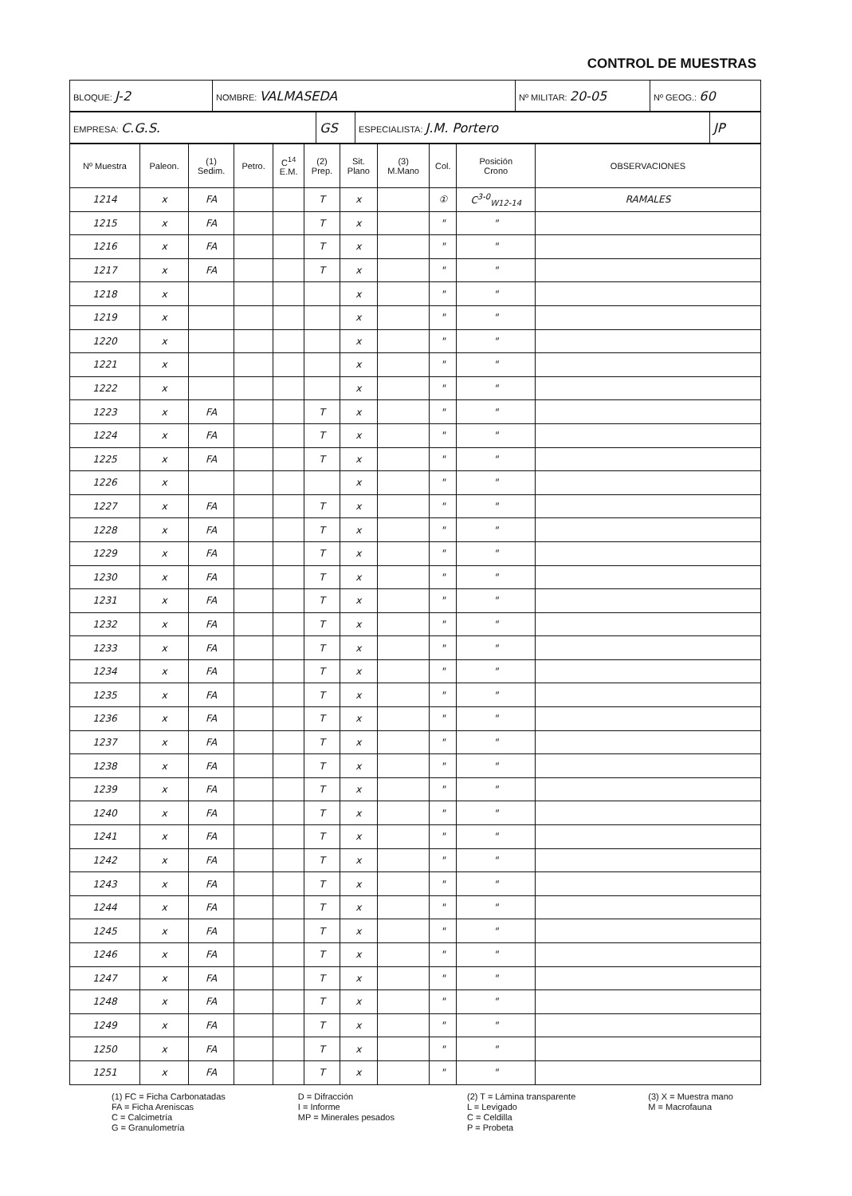CONTROL DE MUESTRAS
| BLOQUE: J-2 | NOMBRE: VALMASEDA | Nº MILITAR: 20-05 | Nº GEOG.: 60 |
| EMPRESA: C.G.S. | GS | ESPECIALISTA: J.M. Portero | JP |
| Nº Muestra | Paleon. | (1) Sedim. | Petro. | C<sup>14</sup> E.M. | (2) Prep. | Sit. Plano | (3) M.Mano | Col. | Posición Crono | OBSERVACIONES |
| --- | --- | --- | --- | --- | --- | --- | --- | --- | --- | --- |
| 1214 | x | FA | | | T | x | | ① | C<sup>3-0</sup><sub>W12-14</sub> | RAMALES |
| 1215 | x | FA | | | T | x | | " | " | |
| 1216 | x | FA | | | T | x | | " | " | |
| 1217 | x | FA | | | T | x | | " | " | |
| 1218 | x | | | | | x | | " | " | |
| 1219 | x | | | | | x | | " | " | |
| 1220 | x | | | | | x | | " | " | |
| 1221 | x | | | | | x | | " | " | |
| 1222 | x | | | | | x | | " | " | |
| 1223 | x | FA | | | T | x | | " | " | |
| 1224 | x | FA | | | T | x | | " | " | |
| 1225 | x | FA | | | T | x | | " | " | |
| 1226 | x | | | | | x | | " | " | |
| 1227 | x | FA | | | T | x | | " | " | |
| 1228 | x | FA | | | T | x | | " | " | |
| 1229 | x | FA | | | T | x | | " | " | |
| 1230 | x | FA | | | T | x | | " | " | |
| 1231 | x | FA | | | T | x | | " | " | |
| 1232 | x | FA | | | T | x | | " | " | |
| 1233 | x | FA | | | T | x | | " | " | |
| 1234 | x | FA | | | T | x | | " | " | |
| 1235 | x | FA | | | T | x | | " | " | |
| 1236 | x | FA | | | T | x | | " | " | |
| 1237 | x | FA | | | T | x | | " | " | |
| 1238 | x | FA | | | T | x | | " | " | |
| 1239 | x | FA | | | T | x | | " | " | |
| 1240 | x | FA | | | T | x | | " | " | |
| 1241 | x | FA | | | T | x | | " | " | |
| 1242 | x | FA | | | T | x | | " | " | |
| 1243 | x | FA | | | T | x | | " | " | |
| 1244 | x | FA | | | T | x | | " | " | |
| 1245 | x | FA | | | T | x | | " | " | |
| 1246 | x | FA | | | T | x | | " | " | |
| 1247 | x | FA | | | T | x | | " | " | |
| 1248 | x | FA | | | T | x | | " | " | |
| 1249 | x | FA | | | T | x | | " | " | |
| 1250 | x | FA | | | T | x | | " | " | |
| 1251 | x | FA | | | T | x | | " | " | |
(1) FC = Ficha Carbonatadas
FA = Ficha Areniscas
C = Calcimetría
G = Granulometría
D = Difracción
I = Informe
MP = Minerales pesados
(2) T = Lámina transparente
L = Levigado
C = Celdilla
P = Probeta
(3) X = Muestra mano
M = Macrofauna